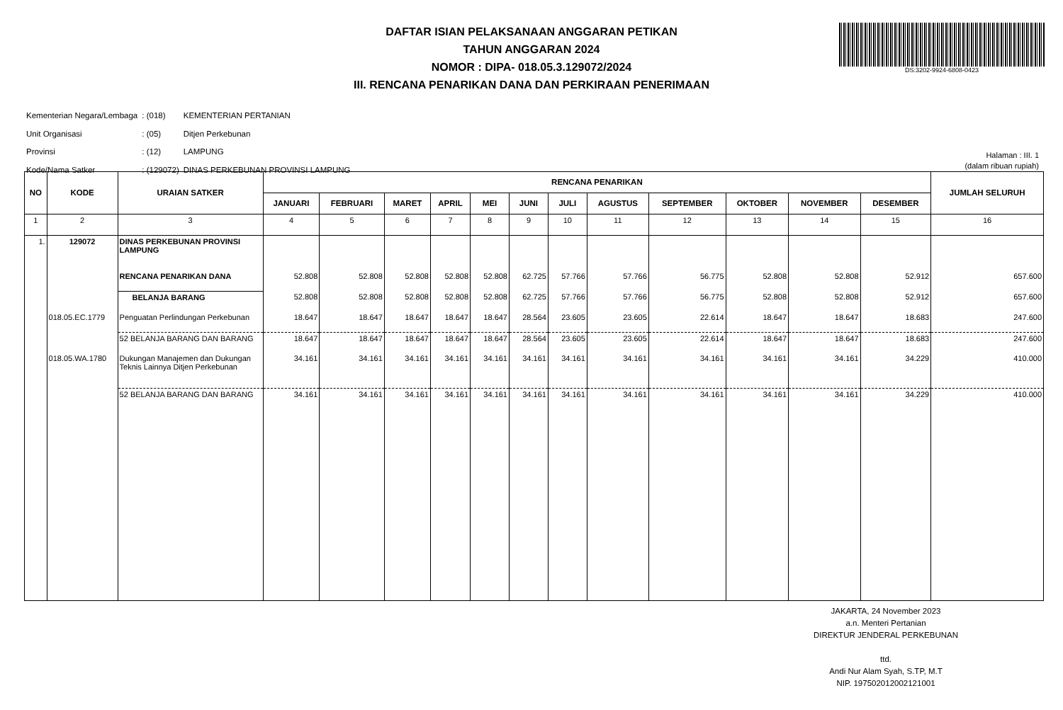DAFTAR ISIAN PELAKSANAAN ANGGARAN PETIKAN
TAHUN ANGGARAN 2024
NOMOR : DIPA- 018.05.3.129072/2024
III. RENCANA PENARIKAN DANA DAN PERKIRAAN PENERIMAAN
DS:3202-9924-6808-0423
| Kementerian Negara/Lembaga | : (018) | KEMENTERIAN PERTANIAN |
| Unit Organisasi | : (05) | Ditjen Perkebunan |
| Provinsi | : (12) | LAMPUNG |
| Kode/Nama Satker | : (129072) | DINAS PERKEBUNAN PROVINSI LAMPUNG |
Halaman : III. 1
(dalam ribuan rupiah)
| NO | KODE | URAIAN SATKER | RENCANA PENARIKAN | | | | | | | | | | | | JUMLAH SELURUH |
| --- | --- | --- | --- | --- | --- | --- | --- | --- | --- | --- | --- | --- | --- | --- | --- |
| | | | JANUARI | FEBRUARI | MARET | APRIL | MEI | JUNI | JULI | AGUSTUS | SEPTEMBER | OKTOBER | NOVEMBER | DESEMBER | |
| 1 | 2 | 3 | 4 | 5 | 6 | 7 | 8 | 9 | 10 | 11 | 12 | 13 | 14 | 15 | 16 |
| 1. | 129072 | DINAS PERKEBUNAN PROVINSI LAMPUNG | | | | | | | | | | | | | |
| | | RENCANA PENARIKAN DANA | 52.808 | 52.808 | 52.808 | 52.808 | 52.808 | 62.725 | 57.766 | 57.766 | 56.775 | 52.808 | 52.808 | 52.912 | 657.600 |
| | | BELANJA BARANG | 52.808 | 52.808 | 52.808 | 52.808 | 52.808 | 62.725 | 57.766 | 57.766 | 56.775 | 52.808 | 52.808 | 52.912 | 657.600 |
| | 018.05.EC.1779 | Penguatan Perlindungan Perkebunan | 18.647 | 18.647 | 18.647 | 18.647 | 18.647 | 28.564 | 23.605 | 23.605 | 22.614 | 18.647 | 18.647 | 18.683 | 247.600 |
| | | 52 BELANJA BARANG DAN BARANG | 18.647 | 18.647 | 18.647 | 18.647 | 18.647 | 28.564 | 23.605 | 23.605 | 22.614 | 18.647 | 18.647 | 18.683 | 247.600 |
| | 018.05.WA.1780 | Dukungan Manajemen dan Dukungan Teknis Lainnya Ditjen Perkebunan | 34.161 | 34.161 | 34.161 | 34.161 | 34.161 | 34.161 | 34.161 | 34.161 | 34.161 | 34.161 | 34.161 | 34.229 | 410.000 |
| | | 52 BELANJA BARANG DAN BARANG | 34.161 | 34.161 | 34.161 | 34.161 | 34.161 | 34.161 | 34.161 | 34.161 | 34.161 | 34.161 | 34.161 | 34.229 | 410.000 |
JAKARTA, 24 November 2023
a.n. Menteri Pertanian
DIREKTUR JENDERAL PERKEBUNAN
ttd.
Andi Nur Alam Syah, S.TP, M.T
NIP. 197502012002121001